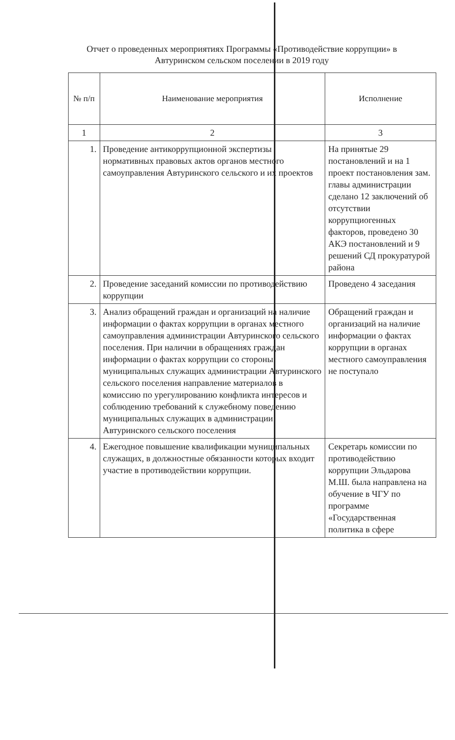Отчет о проведенных мероприятиях Программы «Противодействие коррупции» в Автуринском сельском поселении в 2019 году
| № п/п | Наименование мероприятия | Исполнение |
| --- | --- | --- |
| 1 | 2 | 3 |
| 1. | Проведение антикоррупционной экспертизы нормативных правовых актов органов местного самоуправления Автуринского сельского и их проектов | На принятые 29 постановлений и на 1 проект постановления зам. главы администрации сделано 12 заключений об отсутствии коррупциогенных факторов, проведено 30 АКЭ постановлений и 9 решений СД прокуратурой района |
| 2. | Проведение заседаний комиссии по противодействию коррупции | Проведено 4 заседания |
| 3. | Анализ обращений граждан и организаций на наличие информации о фактах коррупции в органах местного самоуправления администрации Автуринского сельского поселения. При наличии в обращениях граждан информации о фактах коррупции со стороны муниципальных служащих администрации Автуринского сельского поселения направление материалов в комиссию по урегулированию конфликта интересов и соблюдению требований к служебному поведению муниципальных служащих в администрации Автуринского сельского поселения | Обращений граждан и организаций на наличие информации о фактах коррупции в органах местного самоуправления не поступало |
| 4. | Ежегодное повышение квалификации муниципальных служащих, в должностные обязанности которых входит участие в противодействии коррупции. | Секретарь комиссии по противодействию коррупции Эльдарова М.Ш. была направлена на обучение в ЧГУ по программе «Государственная политика в сфере |